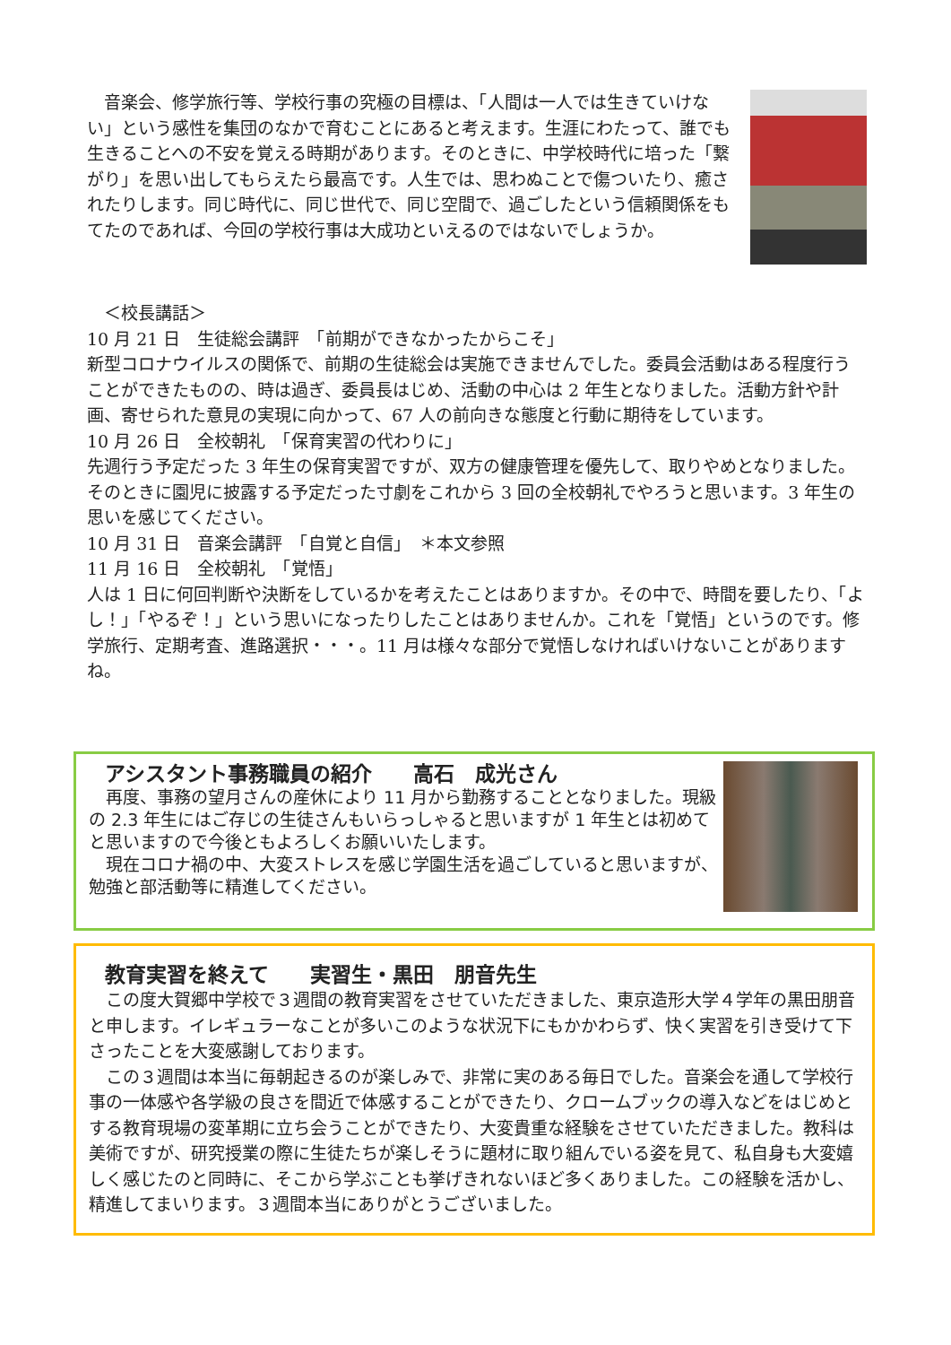音楽会、修学旅行等、学校行事の究極の目標は、「人間は一人では生きていけない」という感性を集団のなかで育むことにあると考えます。生涯にわたって、誰でも生きることへの不安を覚える時期があります。そのときに、中学校時代に培った「繋がり」を思い出してもらえたら最高です。人生では、思わぬことで傷ついたり、癒されたりします。同じ時代に、同じ世代で、同じ空間で、過ごしたという信頼関係をもてたのであれば、今回の学校行事は大成功といえるのではないでしょうか。
　＜校長講話＞
10 月 21 日　生徒総会講評　「前期ができなかったからこそ」
新型コロナウイルスの関係で、前期の生徒総会は実施できませんでした。委員会活動はある程度行うことができたものの、時は過ぎ、委員長はじめ、活動の中心は 2 年生となりました。活動方針や計画、寄せられた意見の実現に向かって、67 人の前向きな態度と行動に期待をしています。
10 月 26 日　全校朝礼　「保育実習の代わりに」
先週行う予定だった 3 年生の保育実習ですが、双方の健康管理を優先して、取りやめとなりました。そのときに園児に披露する予定だった寸劇をこれから 3 回の全校朝礼でやろうと思います。3 年生の思いを感じてください。
10 月 31 日　音楽会講評　「自覚と自信」　＊本文参照
11 月 16 日　全校朝礼　「覚悟」
人は 1 日に何回判断や決断をしているかを考えたことはありますか。その中で、時間を要したり、「よし！」「やるぞ！」という思いになったりしたことはありませんか。これを「覚悟」というのです。修学旅行、定期考査、進路選択・・・。11 月は様々な部分で覚悟しなければいけないことがありますね。
アシスタント事務職員の紹介　　高石　成光さん
　再度、事務の望月さんの産休により 11 月から勤務することとなりました。現級の 2.3 年生にはご存じの生徒さんもいらっしゃると思いますが 1 年生とは初めてと思いますので今後ともよろしくお願いいたします。
　現在コロナ禍の中、大変ストレスを感じ学園生活を過ごしていると思いますが、勉強と部活動等に精進してください。
教育実習を終えて　　実習生・黒田　朋音先生
　この度大賀郷中学校で３週間の教育実習をさせていただきました、東京造形大学４学年の黒田朋音と申します。イレギュラーなことが多いこのような状況下にもかかわらず、快く実習を引き受けて下さったことを大変感謝しております。
　この３週間は本当に毎朝起きるのが楽しみで、非常に実のある毎日でした。音楽会を通して学校行事の一体感や各学級の良さを間近で体感することができたり、クロームブックの導入などをはじめとする教育現場の変革期に立ち会うことができたり、大変貴重な経験をさせていただきました。教科は美術ですが、研究授業の際に生徒たちが楽しそうに題材に取り組んでいる姿を見て、私自身も大変嬉しく感じたのと同時に、そこから学ぶことも挙げきれないほど多くありました。この経験を活かし、精進してまいります。３週間本当にありがとうございました。